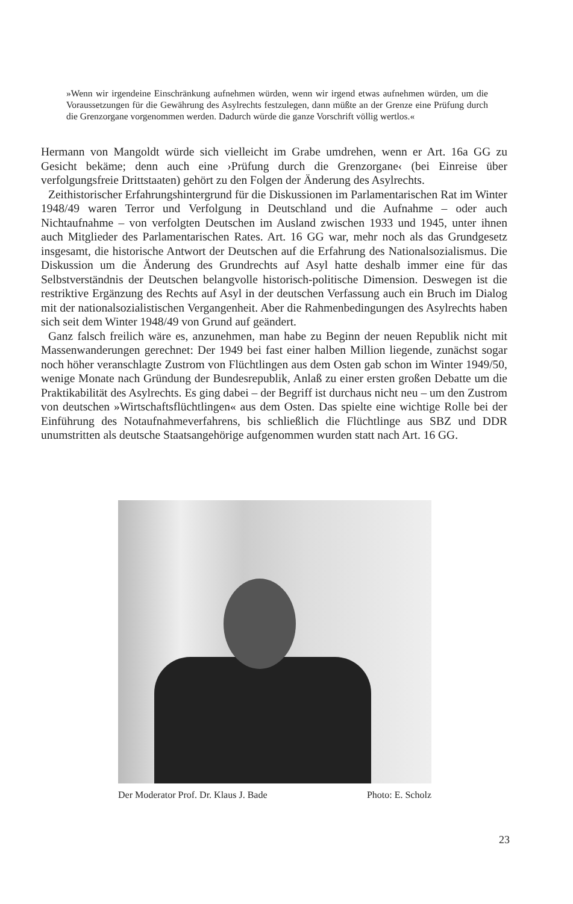»Wenn wir irgendeine Einschränkung aufnehmen würden, wenn wir irgend etwas aufnehmen würden, um die Voraussetzungen für die Gewährung des Asylrechts festzulegen, dann müßte an der Grenze eine Prüfung durch die Grenzorgane vorgenommen werden. Dadurch würde die ganze Vorschrift völlig wertlos.«
Hermann von Mangoldt würde sich vielleicht im Grabe umdrehen, wenn er Art. 16a GG zu Gesicht bekäme; denn auch eine ›Prüfung durch die Grenzorgane‹ (bei Einreise über verfolgungsfreie Drittstaaten) gehört zu den Folgen der Änderung des Asylrechts.
Zeithistorischer Erfahrungshintergrund für die Diskussionen im Parlamentarischen Rat im Winter 1948/49 waren Terror und Verfolgung in Deutschland und die Aufnahme – oder auch Nichtaufnahme – von verfolgten Deutschen im Ausland zwischen 1933 und 1945, unter ihnen auch Mitglieder des Parlamentarischen Rates. Art. 16 GG war, mehr noch als das Grundgesetz insgesamt, die historische Antwort der Deutschen auf die Erfahrung des Nationalsozialismus. Die Diskussion um die Änderung des Grundrechts auf Asyl hatte deshalb immer eine für das Selbstverständnis der Deutschen belangvolle historisch-politische Dimension. Deswegen ist die restriktive Ergänzung des Rechts auf Asyl in der deutschen Verfassung auch ein Bruch im Dialog mit der nationalsozialistischen Vergangenheit. Aber die Rahmenbedingungen des Asylrechts haben sich seit dem Winter 1948/49 von Grund auf geändert.
Ganz falsch freilich wäre es, anzunehmen, man habe zu Beginn der neuen Republik nicht mit Massenwanderungen gerechnet: Der 1949 bei fast einer halben Million liegende, zunächst sogar noch höher veranschlagte Zustrom von Flüchtlingen aus dem Osten gab schon im Winter 1949/50, wenige Monate nach Gründung der Bundesrepublik, Anlaß zu einer ersten großen Debatte um die Praktikabilität des Asylrechts. Es ging dabei – der Begriff ist durchaus nicht neu – um den Zustrom von deutschen »Wirtschaftsflüchtlingen« aus dem Osten. Das spielte eine wichtige Rolle bei der Einführung des Notaufnahmeverfahrens, bis schließlich die Flüchtlinge aus SBZ und DDR unumstritten als deutsche Staatsangehörige aufgenommen wurden statt nach Art. 16 GG.
Der Moderator Prof. Dr. Klaus J. Bade Photo: E. Scholz
23